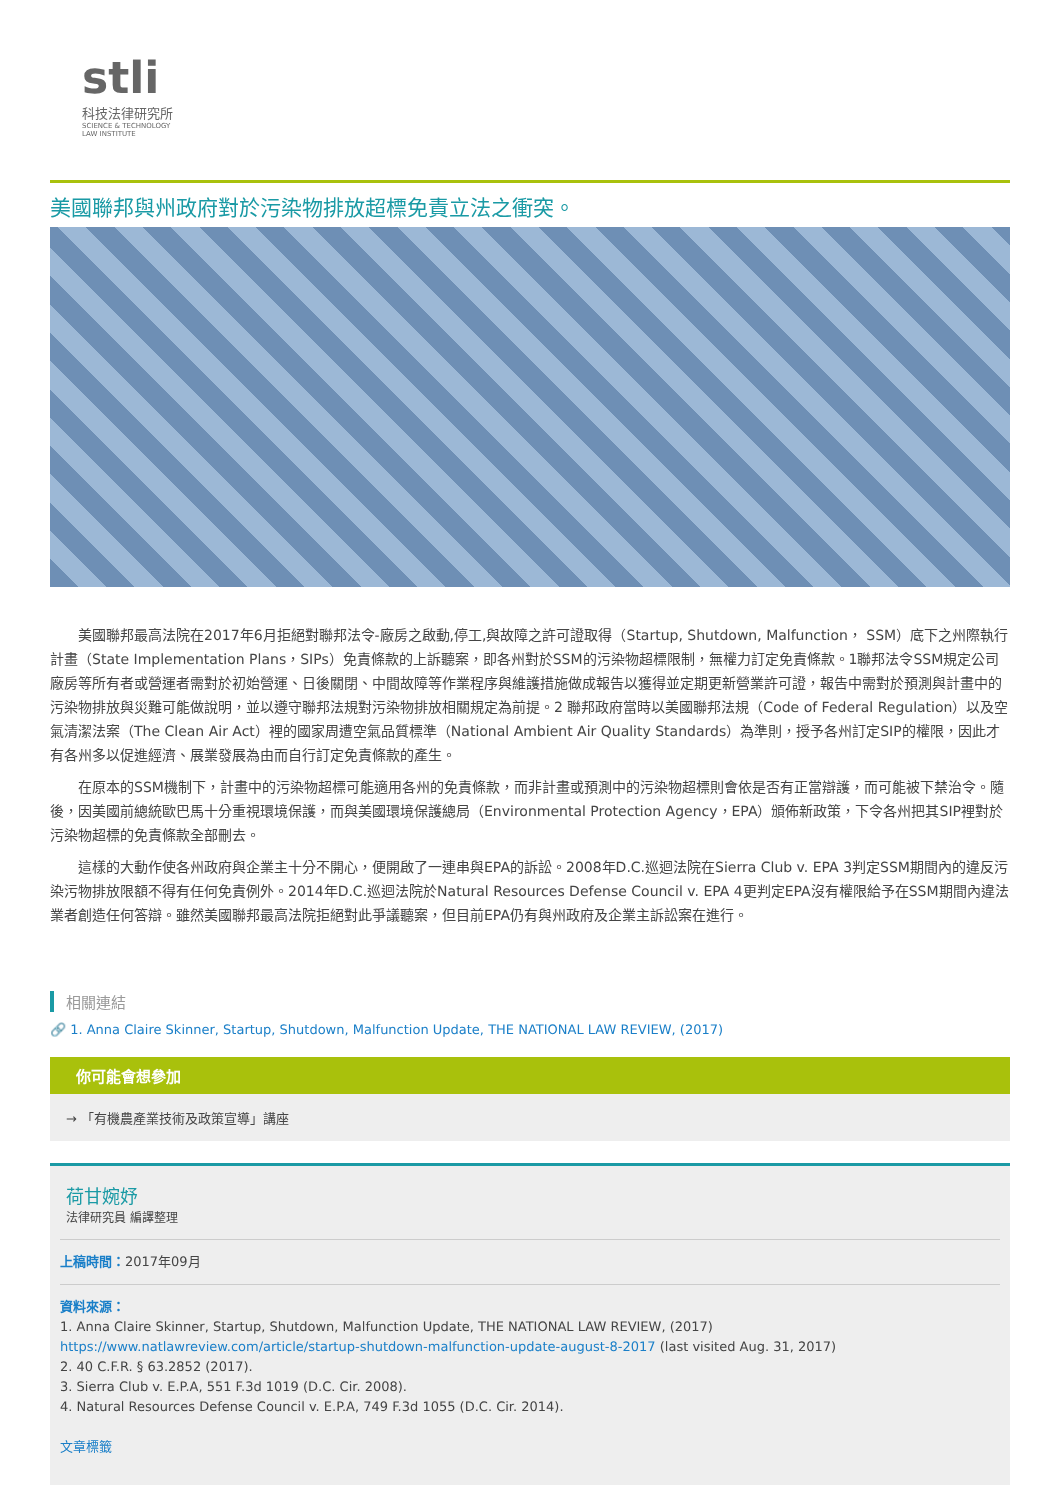stli
科技法律研究所
SCIENCE & TECHNOLOGY
LAW INSTITUTE
美國聯邦與州政府對於污染物排放超標免責立法之衝突。
美國聯邦最高法院在2017年6月拒絕對聯邦法令-廠房之啟動,停工,與故障之許可證取得（Startup, Shutdown, Malfunction， SSM）底下之州際執行計畫（State Implementation Plans，SIPs）免責條款的上訴聽案，即各州對於SSM的污染物超標限制，無權力訂定免責條款。1聯邦法令SSM規定公司廠房等所有者或營運者需對於初始營運、日後關閉、中間故障等作業程序與維護措施做成報告以獲得並定期更新營業許可證，報告中需對於預測與計畫中的污染物排放與災難可能做說明，並以遵守聯邦法規對污染物排放相關規定為前提。2 聯邦政府當時以美國聯邦法規（Code of Federal Regulation）以及空氣清潔法案（The Clean Air Act）裡的國家周遭空氣品質標準（National Ambient Air Quality Standards）為準則，授予各州訂定SIP的權限，因此才有各州多以促進經濟、展業發展為由而自行訂定免責條款的產生。
在原本的SSM機制下，計畫中的污染物超標可能適用各州的免責條款，而非計畫或預測中的污染物超標則會依是否有正當辯護，而可能被下禁治令。隨後，因美國前總統歐巴馬十分重視環境保護，而與美國環境保護總局（Environmental Protection Agency，EPA）頒佈新政策，下令各州把其SIP裡對於污染物超標的免責條款全部刪去。
這樣的大動作使各州政府與企業主十分不開心，便開啟了一連串與EPA的訴訟。2008年D.C.巡迴法院在Sierra Club v. EPA 3判定SSM期間內的違反污染污物排放限額不得有任何免責例外。2014年D.C.巡迴法院於Natural Resources Defense Council v. EPA 4更判定EPA沒有權限給予在SSM期間內違法業者創造任何答辯。雖然美國聯邦最高法院拒絕對此爭議聽案，但目前EPA仍有與州政府及企業主訴訟案在進行。
相關連結
🔗 1. Anna Claire Skinner, Startup, Shutdown, Malfunction Update, THE NATIONAL LAW REVIEW, (2017)
你可能會想參加
→ 「有機農產業技術及政策宣導」講座
荷甘婉妤
法律研究員 編譯整理
上稿時間：2017年09月
資料來源：
1. Anna Claire Skinner, Startup, Shutdown, Malfunction Update, THE NATIONAL LAW REVIEW, (2017) https://www.natlawreview.com/article/startup-shutdown-malfunction-update-august-8-2017 (last visited Aug. 31, 2017)
2. 40 C.F.R. § 63.2852 (2017).
3. Sierra Club v. E.P.A, 551 F.3d 1019 (D.C. Cir. 2008).
4. Natural Resources Defense Council v. E.P.A, 749 F.3d 1055 (D.C. Cir. 2014).
文章標籤